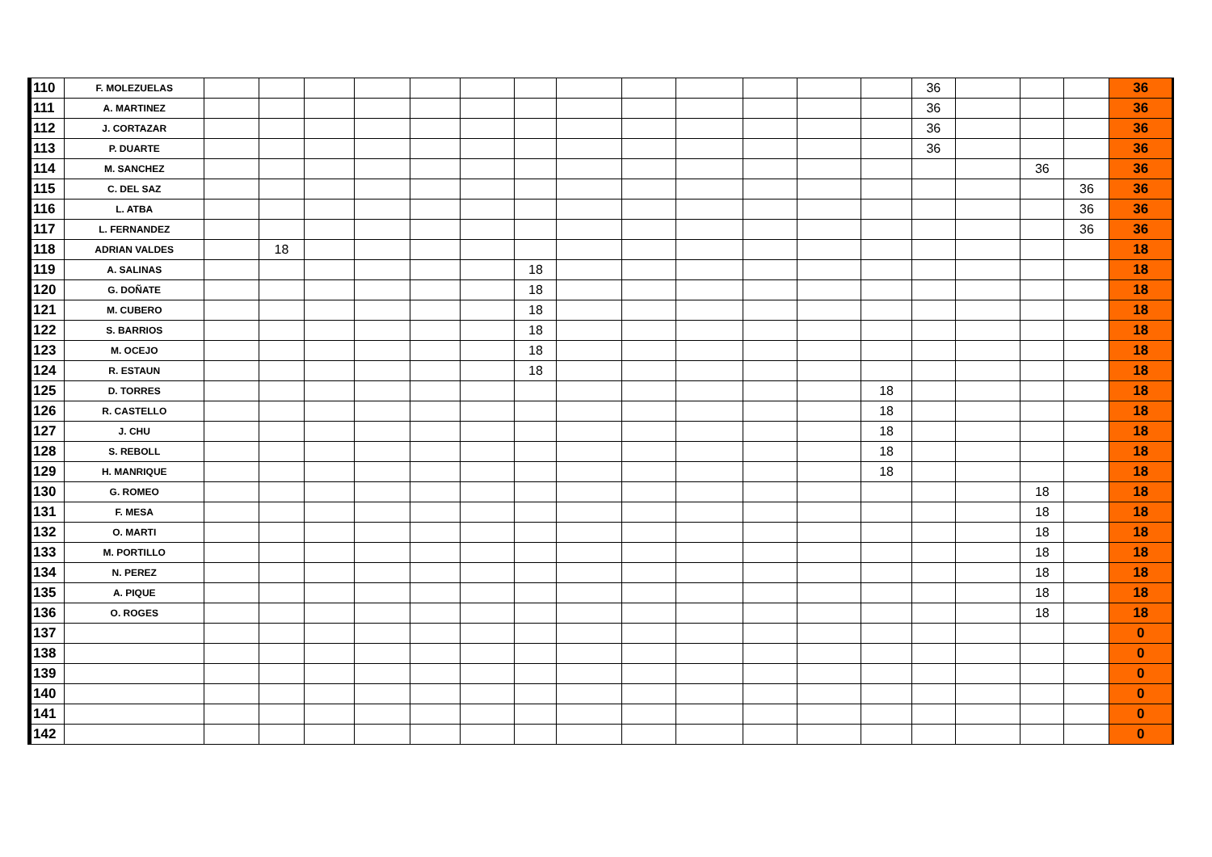| 110 | F. MOLEZUELAS | | | | | | | | | | | | | | 36 | | | | 36 |
| 111 | A. MARTINEZ | | | | | | | | | | | | | | 36 | | | | 36 |
| 112 | J. CORTAZAR | | | | | | | | | | | | | | 36 | | | | 36 |
| 113 | P. DUARTE | | | | | | | | | | | | | | 36 | | | | 36 |
| 114 | M. SANCHEZ | | | | | | | | | | | | | | | | 36 | | 36 |
| 115 | C. DEL SAZ | | | | | | | | | | | | | | | | | 36 | 36 |
| 116 | L. ATBA | | | | | | | | | | | | | | | | | 36 | 36 |
| 117 | L. FERNANDEZ | | | | | | | | | | | | | | | | | 36 | 36 |
| 118 | ADRIAN VALDES | | 18 | | | | | | | | | | | | | | | | 18 |
| 119 | A. SALINAS | | | | | | | 18 | | | | | | | | | | | 18 |
| 120 | G. DOÑATE | | | | | | | 18 | | | | | | | | | | | 18 |
| 121 | M. CUBERO | | | | | | | 18 | | | | | | | | | | | 18 |
| 122 | S. BARRIOS | | | | | | | 18 | | | | | | | | | | | 18 |
| 123 | M. OCEJO | | | | | | | 18 | | | | | | | | | | | 18 |
| 124 | R. ESTAUN | | | | | | | 18 | | | | | | | | | | | 18 |
| 125 | D. TORRES | | | | | | | | | | | | | 18 | | | | | 18 |
| 126 | R. CASTELLO | | | | | | | | | | | | | 18 | | | | | 18 |
| 127 | J. CHU | | | | | | | | | | | | | 18 | | | | | 18 |
| 128 | S. REBOLL | | | | | | | | | | | | | 18 | | | | | 18 |
| 129 | H. MANRIQUE | | | | | | | | | | | | | 18 | | | | | 18 |
| 130 | G. ROMEO | | | | | | | | | | | | | | | | 18 | | 18 |
| 131 | F. MESA | | | | | | | | | | | | | | | | 18 | | 18 |
| 132 | O. MARTI | | | | | | | | | | | | | | | | 18 | | 18 |
| 133 | M. PORTILLO | | | | | | | | | | | | | | | | 18 | | 18 |
| 134 | N. PEREZ | | | | | | | | | | | | | | | | 18 | | 18 |
| 135 | A. PIQUE | | | | | | | | | | | | | | | | 18 | | 18 |
| 136 | O. ROGES | | | | | | | | | | | | | | | | 18 | | 18 |
| 137 | | | | | | | | | | | | | | | | | | | 0 |
| 138 | | | | | | | | | | | | | | | | | | | 0 |
| 139 | | | | | | | | | | | | | | | | | | | 0 |
| 140 | | | | | | | | | | | | | | | | | | | 0 |
| 141 | | | | | | | | | | | | | | | | | | | 0 |
| 142 | | | | | | | | | | | | | | | | | | | 0 |